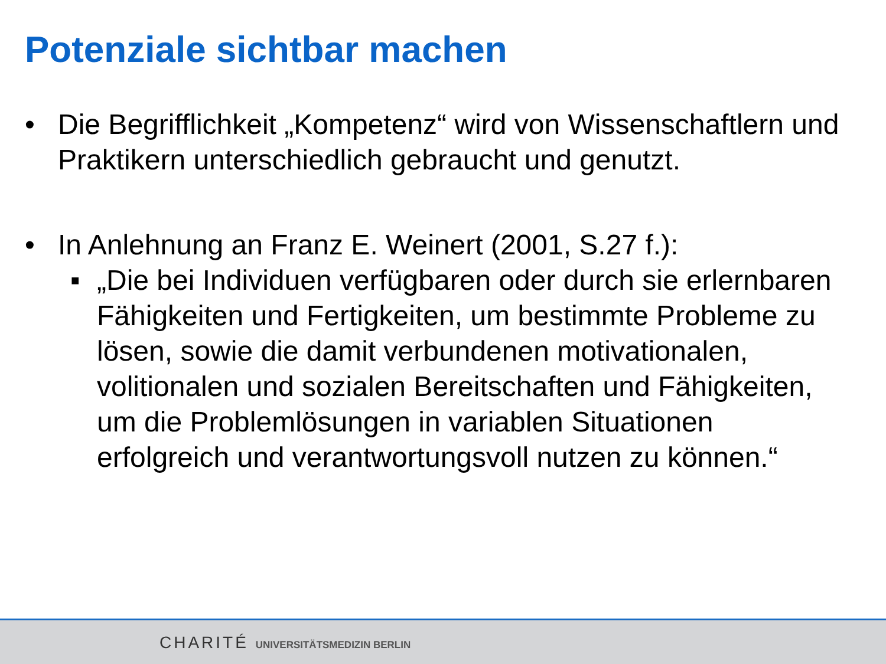Potenziale sichtbar machen
• Die Begrifflichkeit „Kompetenz“ wird von Wissenschaftlern und Praktikern unterschiedlich gebraucht und genutzt.
• In Anlehnung an Franz E. Weinert (2001, S.27 f.):
■
„Die bei Individuen verfügbaren oder durch sie erlernbaren Fähigkeiten und Fertigkeiten, um bestimmte Probleme zu lösen, sowie die damit verbundenen motivationalen, volitionalen und sozialen Bereitschaften und Fähigkeiten, um die Problemlösungen in variablen Situationen erfolgreich und verantwortungsvoll nutzen zu können.“
CHARITÉ UNIVERSITÄTSMEDIZIN BERLIN